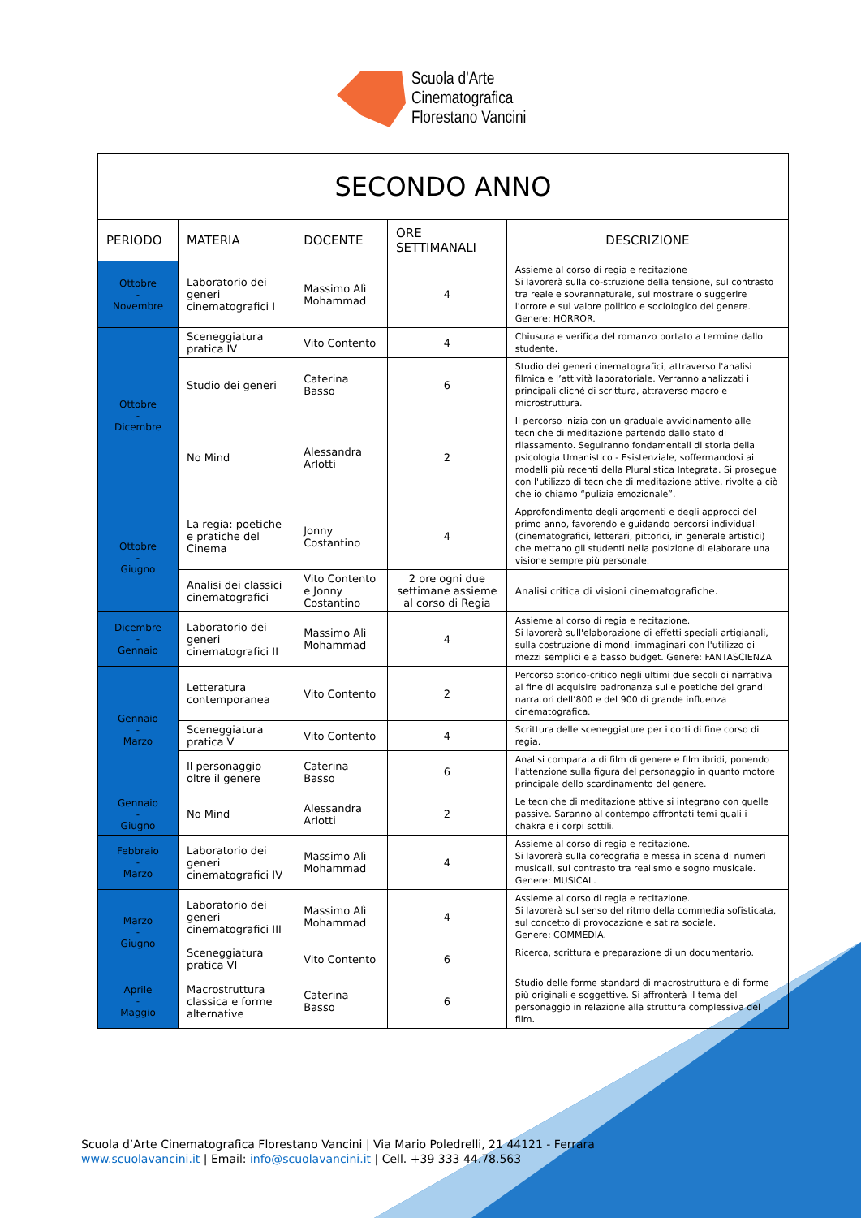Scuola d’Arte
Cinematografica
Florestano Vancini
| SECONDO ANNO | | | | |
| PERIODO | MATERIA | DOCENTE | ORE SETTIMANALI | DESCRIZIONE |
| Ottobre - Novembre | Laboratorio dei generi cinematografici I | Massimo Alì Mohammad | 4 | Assieme al corso di regia e recitazione Si lavorerà sulla co-struzione della tensione, sul contrasto tra reale e sovrannaturale, sul mostrare o suggerire l'orrore e sul valore politico e sociologico del genere. Genere: HORROR. |
| Ottobre - Dicembre | Sceneggiatura pratica IV | Vito Contento | 4 | Chiusura e verifica del romanzo portato a termine dallo studente. |
| | Studio dei generi | Caterina Basso | 6 | Studio dei generi cinematografici, attraverso l'analisi filmica e l’attività laboratoriale. Verranno analizzati i principali cliché di scrittura, attraverso macro e microstruttura. |
| | No Mind | Alessandra Arlotti | 2 | Il percorso inizia con un graduale avvicinamento alle tecniche di meditazione partendo dallo stato di rilassamento. Seguiranno fondamentali di storia della psicologia Umanistico - Esistenziale, soffermandosi ai modelli più recenti della Pluralistica Integrata. Si prosegue con l'utilizzo di tecniche di meditazione attive, rivolte a ciò che io chiamo “pulizia emozionale”. |
| Ottobre - Giugno | La regia: poetiche e pratiche del Cinema | Jonny Costantino | 4 | Approfondimento degli argomenti e degli approcci del primo anno, favorendo e guidando percorsi individuali (cinematografici, letterari, pittorici, in generale artistici) che mettano gli studenti nella posizione di elaborare una visione sempre più personale. |
| | Analisi dei classici cinematografici | Vito Contento e Jonny Costantino | 2 ore ogni due settimane assieme al corso di Regia | Analisi critica di visioni cinematografiche. |
| Dicembre - Gennaio | Laboratorio dei generi cinematografici II | Massimo Alì Mohammad | 4 | Assieme al corso di regia e recitazione. Si lavorerà sull'elaborazione di effetti speciali artigianali, sulla costruzione di mondi immaginari con l'utilizzo di mezzi semplici e a basso budget. Genere: FANTASCIENZA |
| Gennaio - Marzo | Letteratura contemporanea | Vito Contento | 2 | Percorso storico-critico negli ultimi due secoli di narrativa al fine di acquisire padronanza sulle poetiche dei grandi narratori dell’800 e del 900 di grande influenza cinematografica. |
| | Sceneggiatura pratica V | Vito Contento | 4 | Scrittura delle sceneggiature per i corti di fine corso di regia. |
| | Il personaggio oltre il genere | Caterina Basso | 6 | Analisi comparata di film di genere e film ibridi, ponendo l'attenzione sulla figura del personaggio in quanto motore principale dello scardinamento del genere. |
| Gennaio - Giugno | No Mind | Alessandra Arlotti | 2 | Le tecniche di meditazione attive si integrano con quelle passive. Saranno al contempo affrontati temi quali i chakra e i corpi sottili. |
| Febbraio - Marzo | Laboratorio dei generi cinematografici IV | Massimo Alì Mohammad | 4 | Assieme al corso di regia e recitazione. Si lavorerà sulla coreografia e messa in scena di numeri musicali, sul contrasto tra realismo e sogno musicale. Genere: MUSICAL. |
| Marzo - Giugno | Laboratorio dei generi cinematografici III | Massimo Alì Mohammad | 4 | Assieme al corso di regia e recitazione. Si lavorerà sul senso del ritmo della commedia sofisticata, sul concetto di provocazione e satira sociale. Genere: COMMEDIA. |
| | Sceneggiatura pratica VI | Vito Contento | 6 | Ricerca, scrittura e preparazione di un documentario. |
| Aprile - Maggio | Macrostruttura classica e forme alternative | Caterina Basso | 6 | Studio delle forme standard di macrostruttura e di forme più originali e soggettive. Si affronterà il tema del personaggio in relazione alla struttura complessiva del film. |
Scuola d’Arte Cinematografica Florestano Vancini | Via Mario Poledrelli, 21 44121 - Ferrara
www.scuolavancini.it | Email: info@scuolavancini.it | Cell. +39 333 44.78.563